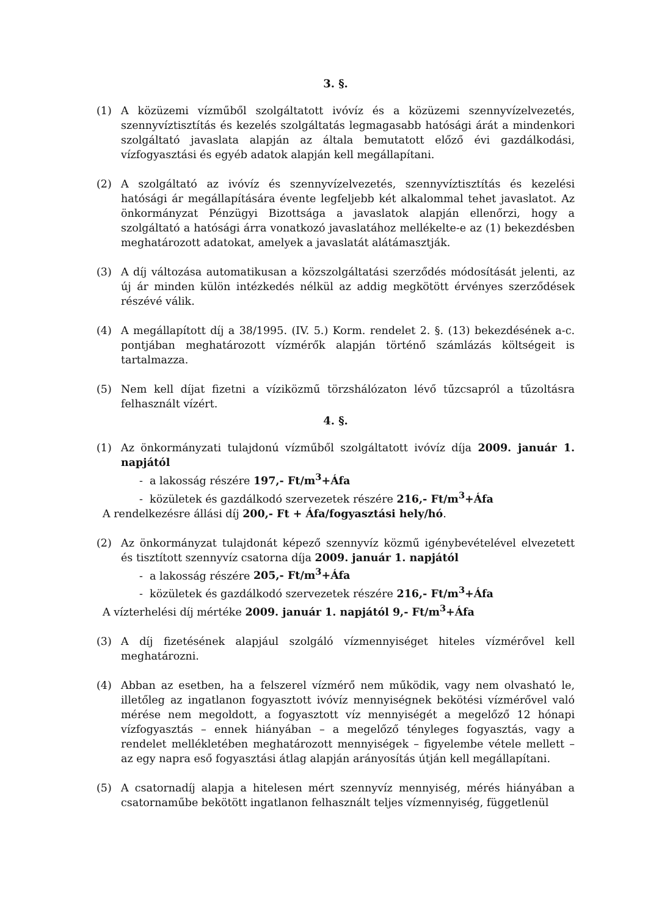3. §.
(1) A közüzemi vízműből szolgáltatott ivóvíz és a közüzemi szennyvízelvezetés, szennyvíztisztítás és kezelés szolgáltatás legmagasabb hatósági árát a mindenkori szolgáltató javaslata alapján az általa bemutatott előző évi gazdálkodási, vízfogyasztási és egyéb adatok alapján kell megállapítani.
(2) A szolgáltató az ivóvíz és szennyvízelvezetés, szennyvíztisztítás és kezelési hatósági ár megállapítására évente legfeljebb két alkalommal tehet javaslatot. Az önkormányzat Pénzügyi Bizottsága a javaslatok alapján ellenőrzi, hogy a szolgáltató a hatósági árra vonatkozó javaslatához mellékelte-e az (1) bekezdésben meghatározott adatokat, amelyek a javaslatát alátámasztják.
(3) A díj változása automatikusan a közszolgáltatási szerződés módosítását jelenti, az új ár minden külön intézkedés nélkül az addig megkötött érvényes szerződések részévé válik.
(4) A megállapított díj a 38/1995. (IV. 5.) Korm. rendelet 2. §. (13) bekezdésének a-c. pontjában meghatározott vízmérők alapján történő számlázás költségeit is tartalmazza.
(5) Nem kell díjat fizetni a víziközmű törzshálózaton lévő tűzcsapról a tűzoltásra felhasznált vízért.
4. §.
(1) Az önkormányzati tulajdonú vízműből szolgáltatott ivóvíz díja 2009. január 1. napjától
- a lakosság részére 197,- Ft/m<sup>3</sup>+Áfa
- közületek és gazdálkodó szervezetek részére 216,- Ft/m<sup>3</sup>+Áfa
A rendelkezésre állási díj 200,- Ft + Áfa/fogyasztási hely/hó.
(2) Az önkormányzat tulajdonát képező szennyvíz közmű igénybevételével elvezetett és tisztított szennyvíz csatorna díja 2009. január 1. napjától
- a lakosság részére 205,- Ft/m<sup>3</sup>+Áfa
- közületek és gazdálkodó szervezetek részére 216,- Ft/m<sup>3</sup>+Áfa
A vízterhelési díj mértéke 2009. január 1. napjától 9,- Ft/m<sup>3</sup>+Áfa
(3) A díj fizetésének alapjául szolgáló vízmennyiséget hiteles vízmérővel kell meghatározni.
(4) Abban az esetben, ha a felszerel vízmérő nem működik, vagy nem olvasható le, illetőleg az ingatlanon fogyasztott ivóvíz mennyiségnek bekötési vízmérővel való mérése nem megoldott, a fogyasztott víz mennyiségét a megelőző 12 hónapi vízfogyasztás – ennek hiányában – a megelőző tényleges fogyasztás, vagy a rendelet mellékletében meghatározott mennyiségek – figyelembe vétele mellett – az egy napra eső fogyasztási átlag alapján arányosítás útján kell megállapítani.
(5) A csatornadíj alapja a hitelesen mért szennyvíz mennyiség, mérés hiányában a csatornaműbe bekötött ingatlanon felhasznált teljes vízmennyiség, függetlenül